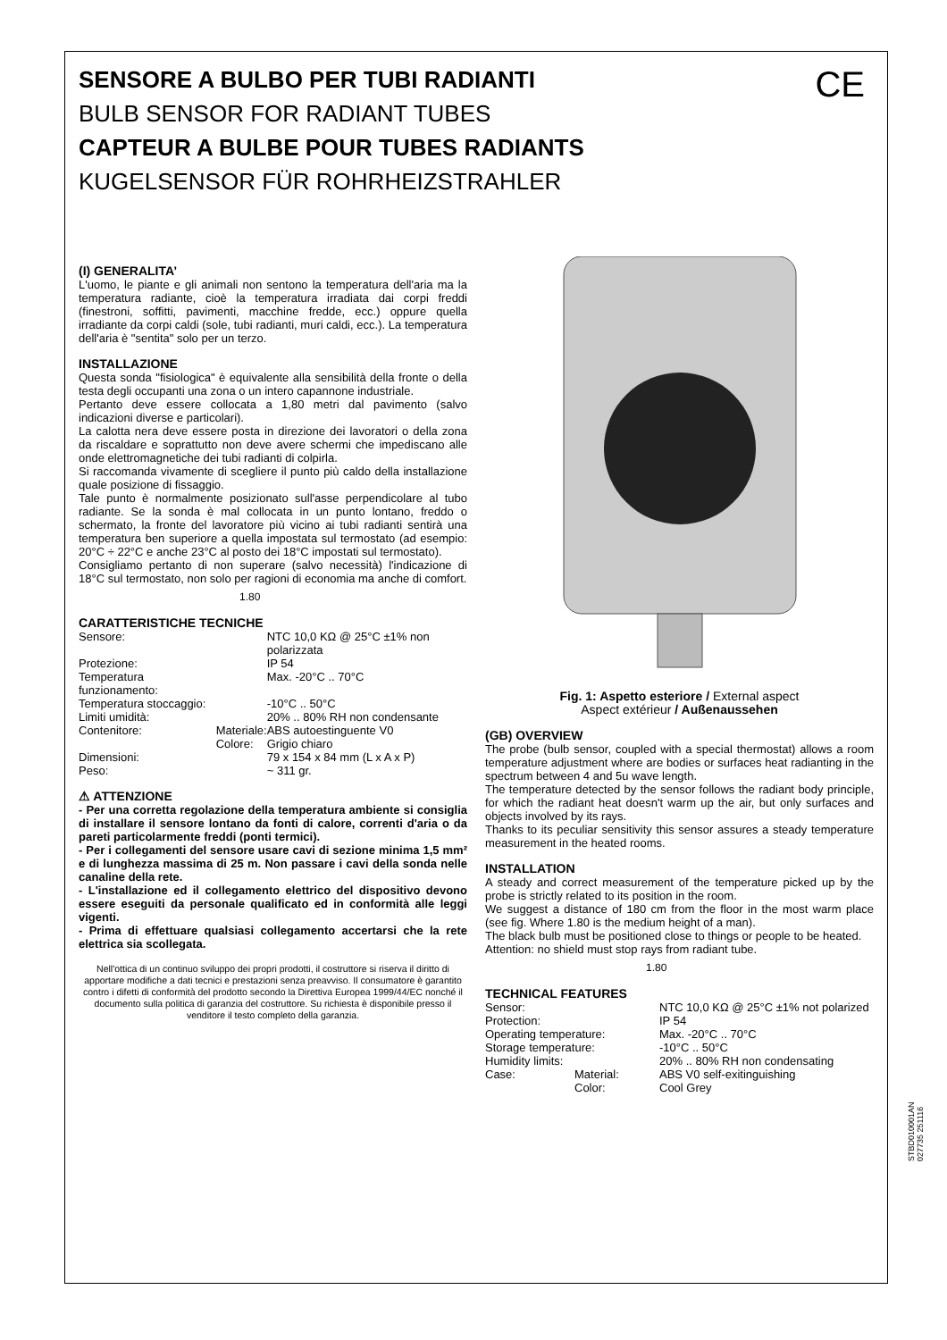CE
SENSORE A BULBO PER TUBI RADIANTI
BULB SENSOR FOR RADIANT TUBES
CAPTEUR A BULBE POUR TUBES RADIANTS
KUGELSENSOR FÜR ROHRHEIZSTRAHLER
(I) GENERALITA’
L'uomo, le piante e gli animali non sentono la temperatura dell'aria ma la temperatura radiante, cioè la temperatura irradiata dai corpi freddi (finestroni, soffitti, pavimenti, macchine fredde, ecc.) oppure quella irradiante da corpi caldi (sole, tubi radianti, muri caldi, ecc.). La temperatura dell'aria è "sentita" solo per un terzo.
INSTALLAZIONE
Questa sonda "fisiologica" è equivalente alla sensibilità della fronte o della testa degli occupanti una zona o un intero capannone industriale.
Pertanto deve essere collocata a 1,80 metri dal pavimento (salvo indicazioni diverse e particolari).
La calotta nera deve essere posta in direzione dei lavoratori o della zona da riscaldare e soprattutto non deve avere schermi che impediscano alle onde elettromagnetiche dei tubi radianti di colpirla.
Si raccomanda vivamente di scegliere il punto più caldo della installazione quale posizione di fissaggio.
Tale punto è normalmente posizionato sull'asse perpendicolare al tubo radiante. Se la sonda è mal collocata in un punto lontano, freddo o schermato, la fronte del lavoratore più vicino ai tubi radianti sentirà una temperatura ben superiore a quella impostata sul termostato (ad esempio: 20°C ÷ 22°C e anche 23°C al posto dei 18°C impostati sul termostato).
Consigliamo pertanto di non superare (salvo necessità) l'indicazione di 18°C sul termostato, non solo per ragioni di economia ma anche di comfort.
1.80
CARATTERISTICHE TECNICHE
| Sensore: | | NTC 10,0 KΩ @ 25°C ±1% non polarizzata |
| Protezione: | | IP 54 |
| Temperatura funzionamento: | | Max. -20°C .. 70°C |
| Temperatura stoccaggio: | | -10°C .. 50°C |
| Limiti umidità: | | 20% .. 80% RH non condensante |
| Contenitore: | Materiale: | ABS autoestinguente V0 |
| | Colore: | Grigio chiaro |
| Dimensioni: | | 79 x 154 x 84 mm (L x A x P) |
| Peso: | | ~ 311 gr. |
⚠ ATTENZIONE
- Per una corretta regolazione della temperatura ambiente si consiglia di installare il sensore lontano da fonti di calore, correnti d'aria o da pareti particolarmente freddi (ponti termici).
- Per i collegamenti del sensore usare cavi di sezione minima 1,5 mm² e di lunghezza massima di 25 m. Non passare i cavi della sonda nelle canaline della rete.
- L'installazione ed il collegamento elettrico del dispositivo devono essere eseguiti da personale qualificato ed in conformità alle leggi vigenti.
- Prima di effettuare qualsiasi collegamento accertarsi che la rete elettrica sia scollegata.
Nell'ottica di un continuo sviluppo dei propri prodotti, il costruttore si riserva il diritto di apportare modifiche a dati tecnici e prestazioni senza preavviso. Il consumatore è garantito contro i difetti di conformità del prodotto secondo la Direttiva Europea 1999/44/EC nonché il documento sulla politica di garanzia del costruttore. Su richiesta è disponibile presso il venditore il testo completo della garanzia.
Fig. 1: Aspetto esteriore / External aspect
Aspect extérieur / Außenaussehen
(GB) OVERVIEW
The probe (bulb sensor, coupled with a special thermostat) allows a room temperature adjustment where are bodies or surfaces heat radianting in the spectrum between 4 and 5u wave length.
The temperature detected by the sensor follows the radiant body principle, for which the radiant heat doesn't warm up the air, but only surfaces and objects involved by its rays.
Thanks to its peculiar sensitivity this sensor assures a steady temperature measurement in the heated rooms.
INSTALLATION
A steady and correct measurement of the temperature picked up by the probe is strictly related to its position in the room.
We suggest a distance of 180 cm from the floor in the most warm place (see fig. Where 1.80 is the medium height of a man).
The black bulb must be positioned close to things or people to be heated.
Attention: no shield must stop rays from radiant tube.
1.80
TECHNICAL FEATURES
| Sensor: | | NTC 10,0 KΩ @ 25°C ±1% not polarized |
| Protection: | | IP 54 |
| Operating temperature: | | Max. -20°C .. 70°C |
| Storage temperature: | | -10°C .. 50°C |
| Humidity limits: | | 20% .. 80% RH non condensating |
| Case: | Material: | ABS V0 self-exitinguishing |
| | Color: | Cool Grey |
STBD010001AN 027735 251116